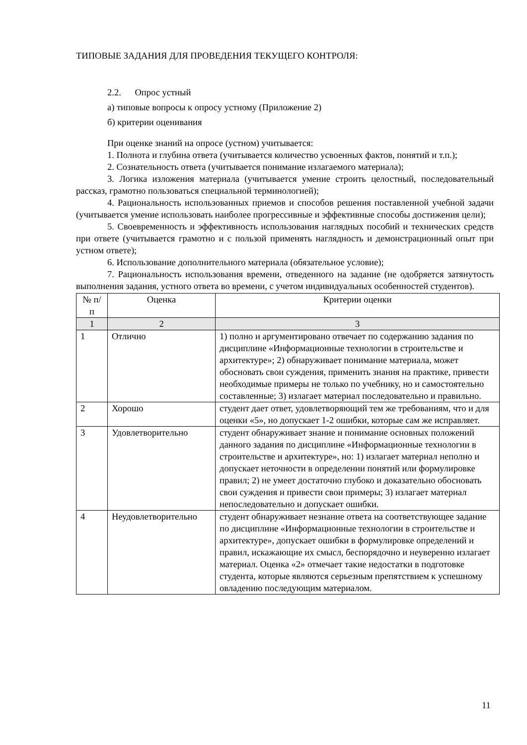ТИПОВЫЕ ЗАДАНИЯ ДЛЯ ПРОВЕДЕНИЯ ТЕКУЩЕГО КОНТРОЛЯ:
2.2. Опрос устный
а) типовые вопросы к опросу устному (Приложение 2)
б) критерии оценивания
При оценке знаний на опросе (устном) учитывается:
1. Полнота и глубина ответа (учитывается количество усвоенных фактов, понятий и т.п.);
2. Сознательность ответа (учитывается понимание излагаемого материала);
3. Логика изложения материала (учитывается умение строить целостный, последовательный рассказ, грамотно пользоваться специальной терминологией);
4. Рациональность использованных приемов и способов решения поставленной учебной задачи (учитывается умение использовать наиболее прогрессивные и эффективные способы достижения цели);
5. Своевременность и эффективность использования наглядных пособий и технических средств при ответе (учитывается грамотно и с пользой применять наглядность и демонстрационный опыт при устном ответе);
6. Использование дополнительного материала (обязательное условие);
7. Рациональность использования времени, отведенного на задание (не одобряется затянутость выполнения задания, устного ответа во времени, с учетом индивидуальных особенностей студентов).
| № п/п | Оценка | Критерии оценки |
| --- | --- | --- |
| 1 | 2 | 3 |
| 1 | Отлично | 1) полно и аргументировано отвечает по содержанию задания по дисциплине «Информационные технологии в строительстве и архитектуре»; 2) обнаруживает понимание материала, может обосновать свои суждения, применить знания на практике, привести необходимые примеры не только по учебнику, но и самостоятельно составленные; 3) излагает материал последовательно и правильно. |
| 2 | Хорошо | студент дает ответ, удовлетворяющий тем же требованиям, что и для оценки «5», но допускает 1-2 ошибки, которые сам же исправляет. |
| 3 | Удовлетворительно | студент обнаруживает знание и понимание основных положений данного задания по дисциплине «Информационные технологии в строительстве и архитектуре», но: 1) излагает материал неполно и допускает неточности в определении понятий или формулировке правил; 2) не умеет достаточно глубоко и доказательно обосновать свои суждения и привести свои примеры; 3) излагает материал непоследовательно и допускает ошибки. |
| 4 | Неудовлетворительно | студент обнаруживает незнание ответа на соответствующее задание по дисциплине «Информационные технологии в строительстве и архитектуре», допускает ошибки в формулировке определений и правил, искажающие их смысл, беспорядочно и неуверенно излагает материал. Оценка «2» отмечает такие недостатки в подготовке студента, которые являются серьезным препятствием к успешному овладению последующим материалом. |
11